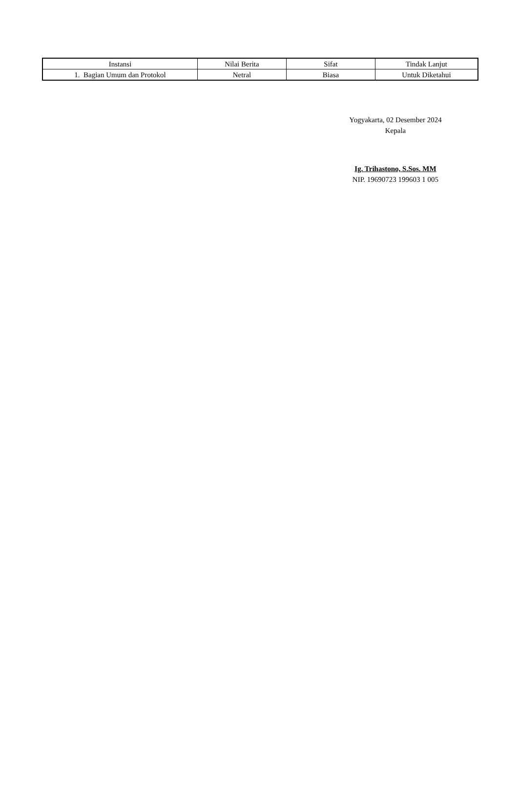| Instansi | Nilai Berita | Sifat | Tindak Lanjut |
| --- | --- | --- | --- |
| 1. Bagian Umum dan Protokol | Netral | Biasa | Untuk Diketahui |
Yogyakarta, 02 Desember 2024
Kepala
Ig. Trihastono, S.Sos. MM
NIP. 19690723 199603 1 005